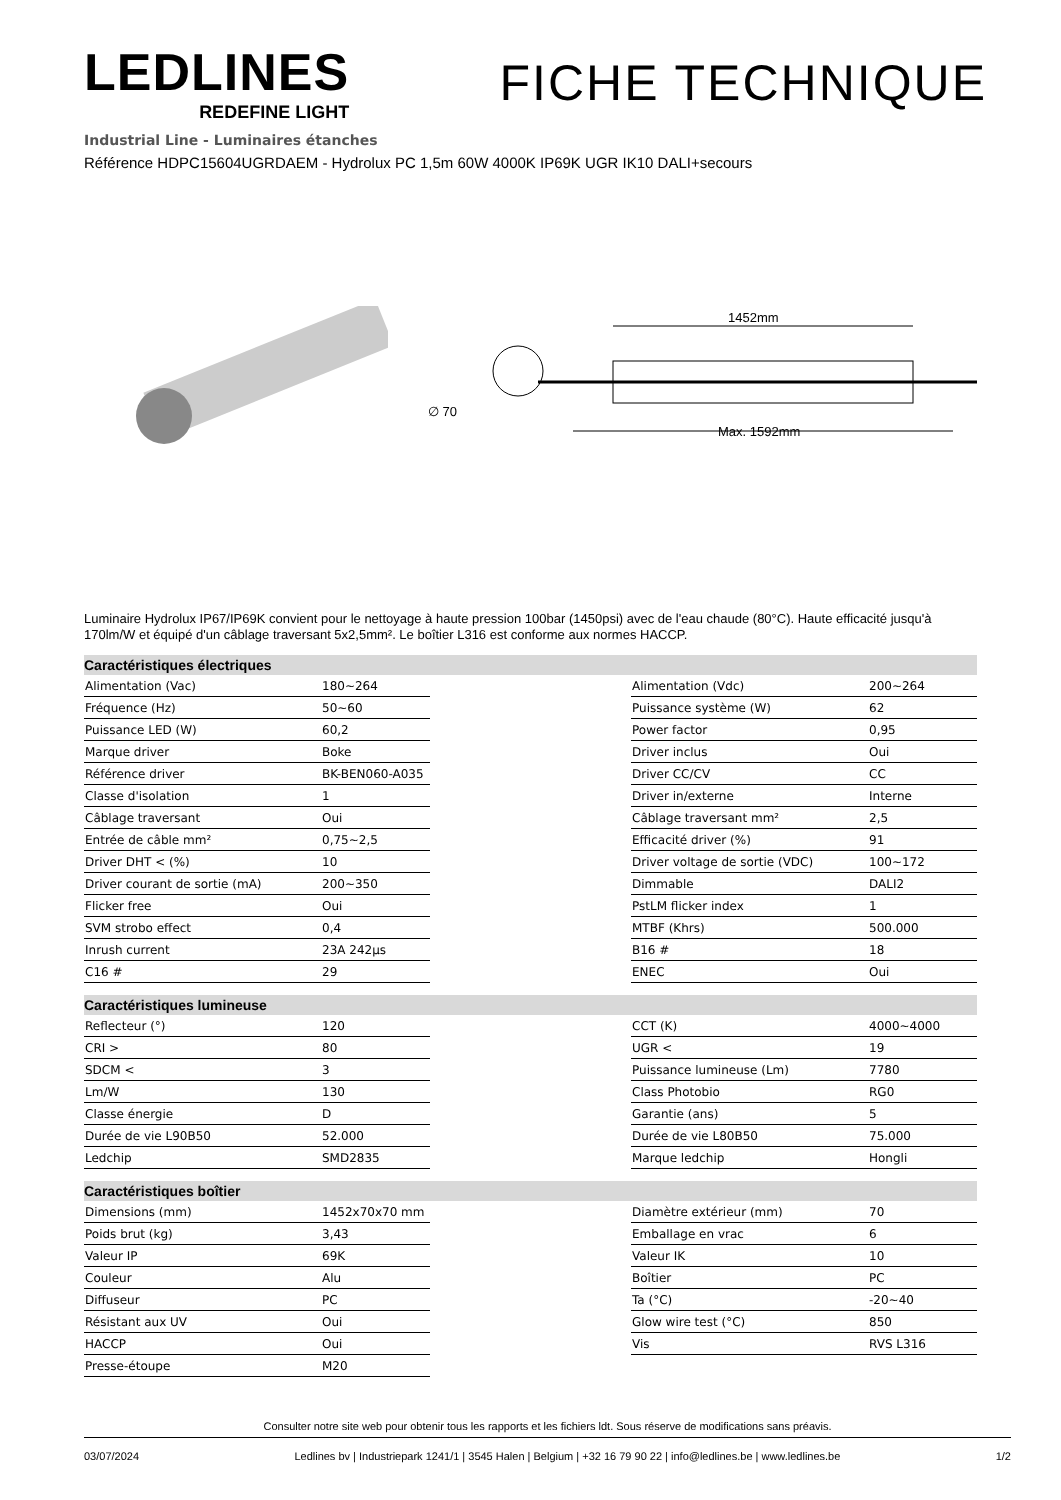LEDLINES
REDEFINE LIGHT
FICHE TECHNIQUE
Industrial Line - Luminaires étanches
Référence HDPC15604UGRDAEM - Hydrolux PC 1,5m 60W 4000K IP69K UGR IK10 DALI+secours
∅ 70
1452mm
Max. 1592mm
Luminaire Hydrolux IP67/IP69K convient pour le nettoyage à haute pression 100bar (1450psi) avec de l'eau chaude (80°C). Haute efficacité jusqu'à 170lm/W et équipé d'un câblage traversant 5x2,5mm². Le boîtier L316 est conforme aux normes HACCP.
Caractéristiques électriques
| Alimentation (Vac) | 180~264 |
| Fréquence (Hz) | 50~60 |
| Puissance LED (W) | 60,2 |
| Marque driver | Boke |
| Référence driver | BK-BEN060-A035 |
| Classe d'isolation | 1 |
| Câblage traversant | Oui |
| Entrée de câble mm² | 0,75~2,5 |
| Driver DHT < (%) | 10 |
| Driver courant de sortie (mA) | 200~350 |
| Flicker free | Oui |
| SVM strobo effect | 0,4 |
| Inrush current | 23A 242µs |
| C16 # | 29 |
| Alimentation (Vdc) | 200~264 |
| Puissance système (W) | 62 |
| Power factor | 0,95 |
| Driver inclus | Oui |
| Driver CC/CV | CC |
| Driver in/externe | Interne |
| Câblage traversant mm² | 2,5 |
| Efficacité driver (%) | 91 |
| Driver voltage de sortie (VDC) | 100~172 |
| Dimmable | DALI2 |
| PstLM flicker index | 1 |
| MTBF (Khrs) | 500.000 |
| B16 # | 18 |
| ENEC | Oui |
Caractéristiques lumineuse
| Reflecteur (°) | 120 |
| CRI > | 80 |
| SDCM < | 3 |
| Lm/W | 130 |
| Classe énergie | D |
| Durée de vie L90B50 | 52.000 |
| Ledchip | SMD2835 |
| CCT (K) | 4000~4000 |
| UGR < | 19 |
| Puissance lumineuse (Lm) | 7780 |
| Class Photobio | RG0 |
| Garantie (ans) | 5 |
| Durée de vie L80B50 | 75.000 |
| Marque ledchip | Hongli |
Caractéristiques boîtier
| Dimensions (mm) | 1452x70x70 mm |
| Poids brut (kg) | 3,43 |
| Valeur IP | 69K |
| Couleur | Alu |
| Diffuseur | PC |
| Résistant aux UV | Oui |
| HACCP | Oui |
| Presse-étoupe | M20 |
| Diamètre extérieur (mm) | 70 |
| Emballage en vrac | 6 |
| Valeur IK | 10 |
| Boîtier | PC |
| Ta (°C) | -20~40 |
| Glow wire test (°C) | 850 |
| Vis | RVS L316 |
Consulter notre site web pour obtenir tous les rapports et les fichiers ldt. Sous réserve de modifications sans préavis.
03/07/2024 Ledlines bv | Industriepark 1241/1 | 3545 Halen | Belgium | +32 16 79 90 22 | info@ledlines.be | www.ledlines.be 1/2